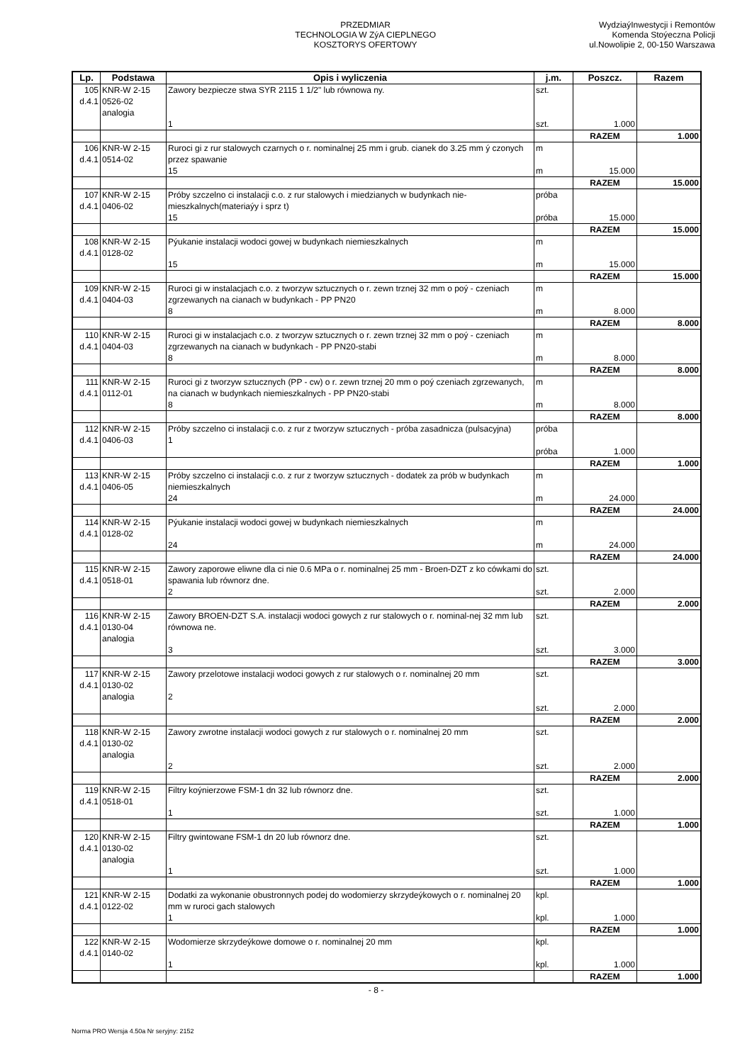PRZEDMIAR
TECHNOLOGIA W ZýA CIEPLNEGO
KOSZTORYS OFERTOWY
WydziaýInwestycji i Remontów
Komenda Stoýeczna Policji
ul.Nowolipie 2, 00-150 Warszawa
| Lp. | Podstawa | Opis i wyliczenia | j.m. | Poszcz. | Razem |
| --- | --- | --- | --- | --- | --- |
| 105 d.4.1 | KNR-W 2-15 0526-02 analogia | Zawory bezpiecze stwa SYR 2115 1 1/2" lub równowa ny. 1 | szt. szt. | 1.000 | |
| | | | | RAZEM | 1.000 |
| 106 d.4.1 | KNR-W 2-15 0514-02 | Ruroci gi z rur stalowych czarnych o r. nominalnej 25 mm i grub. cianek do 3.25 mm ý czonych przez spawanie 15 | m m | 15.000 | |
| | | | | RAZEM | 15.000 |
| 107 d.4.1 | KNR-W 2-15 0406-02 | Próby szczelno ci instalacji c.o. z rur stalowych i miedzianych w budynkach nie-mieszkalnych(materiaýy i sprz t) 15 | próba próba | 15.000 | |
| | | | | RAZEM | 15.000 |
| 108 d.4.1 | KNR-W 2-15 0128-02 | Pýukanie instalacji wodoci gowej w budynkach niemieszkalnych 15 | m m | 15.000 | |
| | | | | RAZEM | 15.000 |
| 109 d.4.1 | KNR-W 2-15 0404-03 | Ruroci gi w instalacjach c.o. z tworzyw sztucznych o r. zewn trznej 32 mm o poý - czeniach zgrzewanych na cianach w budynkach - PP PN20 8 | m m | 8.000 | |
| | | | | RAZEM | 8.000 |
| 110 d.4.1 | KNR-W 2-15 0404-03 | Ruroci gi w instalacjach c.o. z tworzyw sztucznych o r. zewn trznej 32 mm o poý - czeniach zgrzewanych na cianach w budynkach - PP PN20-stabi 8 | m m | 8.000 | |
| | | | | RAZEM | 8.000 |
| 111 d.4.1 | KNR-W 2-15 0112-01 | Ruroci gi z tworzyw sztucznych (PP - cw) o r. zewn trznej 20 mm o poý czeniach zgrzewanych, na cianach w budynkach niemieszkalnych - PP PN20-stabi 8 | m m | 8.000 | |
| | | | | RAZEM | 8.000 |
| 112 d.4.1 | KNR-W 2-15 0406-03 | Próby szczelno ci instalacji c.o. z rur z tworzyw sztucznych - próba zasadnicza (pulsacyjna) 1 | próba próba | 1.000 | |
| | | | | RAZEM | 1.000 |
| 113 d.4.1 | KNR-W 2-15 0406-05 | Próby szczelno ci instalacji c.o. z rur z tworzyw sztucznych - dodatek za prób w budynkach niemieszkalnych 24 | m m | 24.000 | |
| | | | | RAZEM | 24.000 |
| 114 d.4.1 | KNR-W 2-15 0128-02 | Pýukanie instalacji wodoci gowej w budynkach niemieszkalnych 24 | m m | 24.000 | |
| | | | | RAZEM | 24.000 |
| 115 d.4.1 | KNR-W 2-15 0518-01 | Zawory zaporowe eliwne dla ci nie 0.6 MPa o r. nominalnej 25 mm - Broen-DZT z ko cówkami do spawania lub równorz dne. 2 | szt. szt. | 2.000 | |
| | | | | RAZEM | 2.000 |
| 116 d.4.1 | KNR-W 2-15 0130-04 analogia | Zawory BROEN-DZT S.A. instalacji wodoci gowych z rur stalowych o r. nominal-nej 32 mm lub równowa ne. 3 | szt. szt. | 3.000 | |
| | | | | RAZEM | 3.000 |
| 117 d.4.1 | KNR-W 2-15 0130-02 analogia | Zawory przelotowe instalacji wodoci gowych z rur stalowych o r. nominalnej 20 mm 2 | szt. szt. | 2.000 | |
| | | | | RAZEM | 2.000 |
| 118 d.4.1 | KNR-W 2-15 0130-02 analogia | Zawory zwrotne instalacji wodoci gowych z rur stalowych o r. nominalnej 20 mm 2 | szt. szt. | 2.000 | |
| | | | | RAZEM | 2.000 |
| 119 d.4.1 | KNR-W 2-15 0518-01 | Filtry koýnierzowe FSM-1 dn 32 lub równorz dne. 1 | szt. szt. | 1.000 | |
| | | | | RAZEM | 1.000 |
| 120 d.4.1 | KNR-W 2-15 0130-02 analogia | Filtry gwintowane FSM-1 dn 20 lub równorz dne. 1 | szt. szt. | 1.000 | |
| | | | | RAZEM | 1.000 |
| 121 d.4.1 | KNR-W 2-15 0122-02 | Dodatki za wykonanie obustronnych podej do wodomierzy skrzydeýkowych o r. nominalnej 20 mm w ruroci gach stalowych 1 | kpl. kpl. | 1.000 | |
| | | | | RAZEM | 1.000 |
| 122 d.4.1 | KNR-W 2-15 0140-02 | Wodomierze skrzydeýkowe domowe o r. nominalnej 20 mm 1 | kpl. kpl. | 1.000 | |
| | | | | RAZEM | 1.000 |
- 8 -
Norma PRO Wersja 4.50a Nr seryjny: 2152